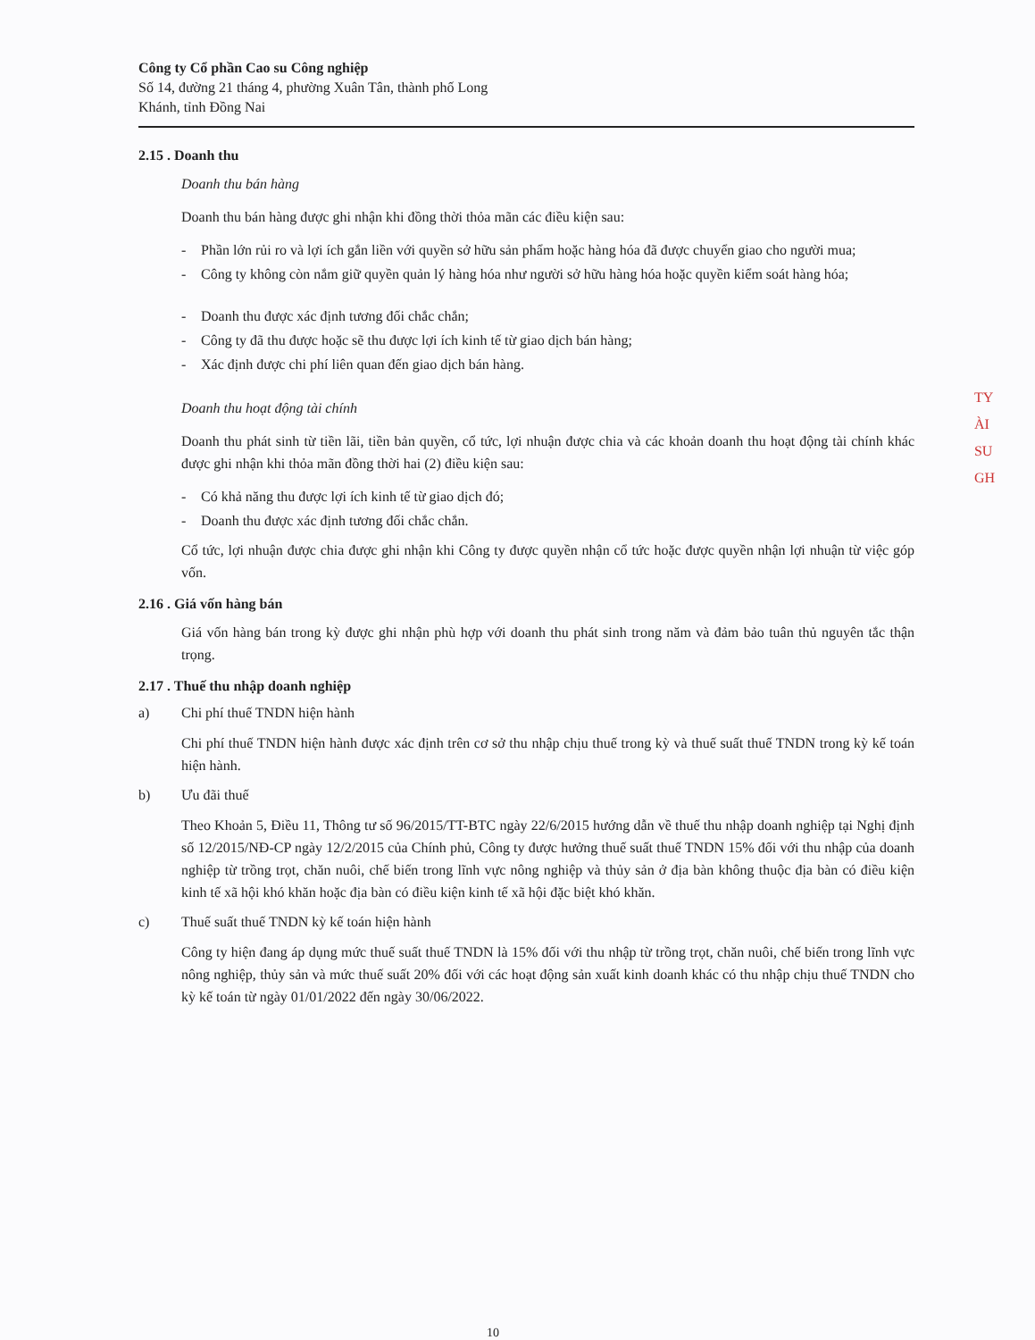Công ty Cổ phần Cao su Công nghiệp
Số 14, đường 21 tháng 4, phường Xuân Tân, thành phố Long Khánh, tỉnh Đồng Nai
2.15 . Doanh thu
Doanh thu bán hàng
Doanh thu bán hàng được ghi nhận khi đồng thời thỏa mãn các điều kiện sau:
- Phần lớn rủi ro và lợi ích gắn liền với quyền sở hữu sản phẩm hoặc hàng hóa đã được chuyển giao cho người mua;
- Công ty không còn nắm giữ quyền quản lý hàng hóa như người sở hữu hàng hóa hoặc quyền kiểm soát hàng hóa;
- Doanh thu được xác định tương đối chắc chắn;
- Công ty đã thu được hoặc sẽ thu được lợi ích kinh tế từ giao dịch bán hàng;
- Xác định được chi phí liên quan đến giao dịch bán hàng.
Doanh thu hoạt động tài chính
Doanh thu phát sinh từ tiền lãi, tiền bản quyền, cổ tức, lợi nhuận được chia và các khoản doanh thu hoạt động tài chính khác được ghi nhận khi thỏa mãn đồng thời hai (2) điều kiện sau:
- Có khả năng thu được lợi ích kinh tế từ giao dịch đó;
- Doanh thu được xác định tương đối chắc chắn.
Cổ tức, lợi nhuận được chia được ghi nhận khi Công ty được quyền nhận cổ tức hoặc được quyền nhận lợi nhuận từ việc góp vốn.
2.16 . Giá vốn hàng bán
Giá vốn hàng bán trong kỳ được ghi nhận phù hợp với doanh thu phát sinh trong năm và đảm bảo tuân thủ nguyên tắc thận trọng.
2.17 . Thuế thu nhập doanh nghiệp
a) Chi phí thuế TNDN hiện hành
Chi phí thuế TNDN hiện hành được xác định trên cơ sở thu nhập chịu thuế trong kỳ và thuế suất thuế TNDN trong kỳ kế toán hiện hành.
b) Ưu đãi thuế
Theo Khoản 5, Điều 11, Thông tư số 96/2015/TT-BTC ngày 22/6/2015 hướng dẫn về thuế thu nhập doanh nghiệp tại Nghị định số 12/2015/NĐ-CP ngày 12/2/2015 của Chính phủ, Công ty được hưởng thuế suất thuế TNDN 15% đối với thu nhập của doanh nghiệp từ trồng trọt, chăn nuôi, chế biến trong lĩnh vực nông nghiệp và thủy sản ở địa bàn không thuộc địa bàn có điều kiện kinh tế xã hội khó khăn hoặc địa bàn có điều kiện kinh tế xã hội đặc biệt khó khăn.
c) Thuế suất thuế TNDN kỳ kế toán hiện hành
Công ty hiện đang áp dụng mức thuế suất thuế TNDN là 15% đối với thu nhập từ trồng trọt, chăn nuôi, chế biến trong lĩnh vực nông nghiệp, thủy sản và mức thuế suất 20% đối với các hoạt động sản xuất kinh doanh khác có thu nhập chịu thuế TNDN cho kỳ kế toán từ ngày 01/01/2022 đến ngày 30/06/2022.
TY
ÀI
SU
GH
10